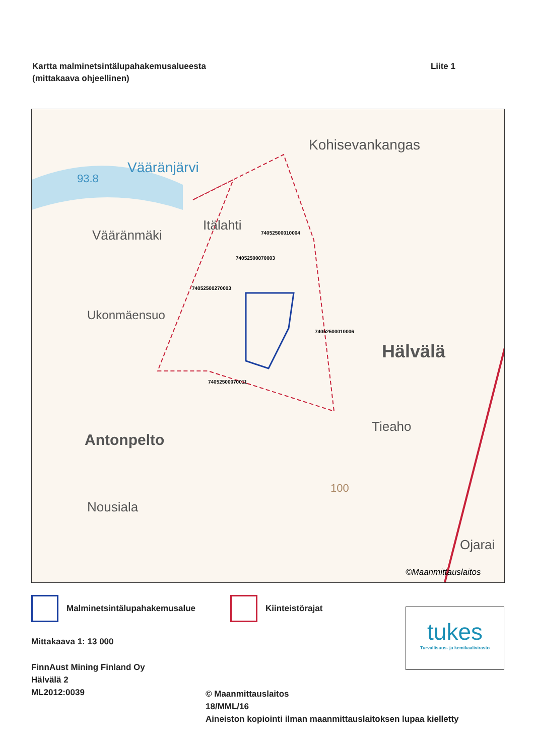Kartta malminetsintälupahakemusalueesta
(mittakaava ohjeellinen)
Liite 1
Kohisevankangas
Vääränjärvi
93.8
Itälahti
Vääränmäki 74052500010004
74052500070003
74052500270003
Ukonmäensuo
74052500010006
Hälvälä
74052500070011
Tieaho
Antonpelto
100
Nousiala
Ojarai
©Maanmittauslaitos
Malminetsintälupahakemusalue Kiinteistörajat
tukes
Turvallisuus- ja kemikaalivirasto
Mittakaava 1: 13 000
FinnAust Mining Finland Oy
Hälvälä 2
ML2012:0039
© Maanmittauslaitos
18/MML/16
Aineiston kopiointi ilman maanmittauslaitoksen lupaa kielletty